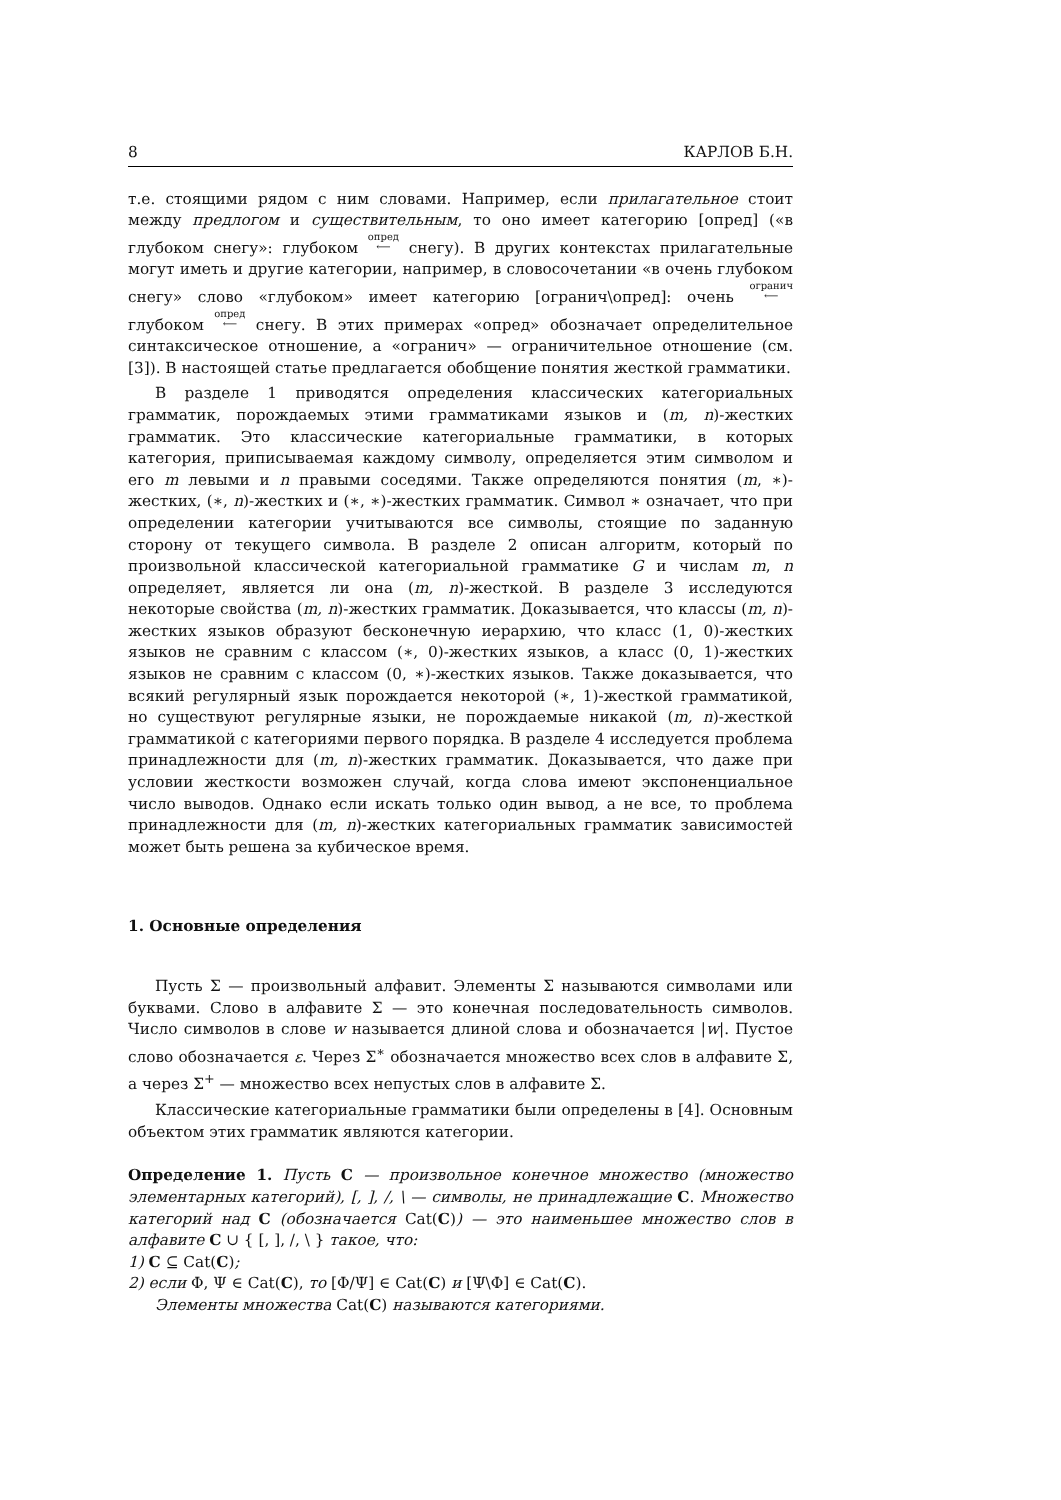8 КАРЛОВ Б.Н.
т.е. стоящими рядом с ним словами. Например, если прилагательное стоит между предлогом и существительным, то оно имеет категорию [опред] («в глубоком снегу»: глубоком опред
⟵ снегу). В других контекстах прилагательные могут иметь и другие категории, например, в словосочетании «в очень глубоком снегу» слово «глубоком» имеет категорию [огранич\опред]: очень огранич
⟵ глубоком опред
⟵ снегу. В этих примерах «опред» обозначает определительное синтаксическое отношение, а «огранич» — ограничительное отношение (см. [3]). В настоящей статье предлагается обобщение понятия жесткой грамматики.
В разделе 1 приводятся определения классических категориальных грамматик, порождаемых этими грамматиками языков и (m, n)-жестких грамматик. Это классические категориальные грамматики, в которых категория, приписываемая каждому символу, определяется этим символом и его m левыми и n правыми соседями. Также определяются понятия (m, ∗)-жестких, (∗, n)-жестких и (∗, ∗)-жестких грамматик. Символ ∗ означает, что при определении категории учитываются все символы, стоящие по заданную сторону от текущего символа. В разделе 2 описан алгоритм, который по произвольной классической категориальной грамматике G и числам m, n определяет, является ли она (m, n)-жесткой. В разделе 3 исследуются некоторые свойства (m, n)-жестких грамматик. Доказывается, что классы (m, n)-жестких языков образуют бесконечную иерархию, что класс (1, 0)-жестких языков не сравним с классом (∗, 0)-жестких языков, а класс (0, 1)-жестких языков не сравним с классом (0, ∗)-жестких языков. Также доказывается, что всякий регулярный язык порождается некоторой (∗, 1)-жесткой грамматикой, но существуют регулярные языки, не порождаемые никакой (m, n)-жесткой грамматикой с категориями первого порядка. В разделе 4 исследуется проблема принадлежности для (m, n)-жестких грамматик. Доказывается, что даже при условии жесткости возможен случай, когда слова имеют экспоненциальное число выводов. Однако если искать только один вывод, а не все, то проблема принадлежности для (m, n)-жестких категориальных грамматик зависимостей может быть решена за кубическое время.
1. Основные определения
Пусть Σ — произвольный алфавит. Элементы Σ называются символами или буквами. Слово в алфавите Σ — это конечная последовательность символов. Число символов в слове w называется длиной слова и обозначается |w|. Пустое слово обозначается ε. Через Σ<sup>∗</sup> обозначается множество всех слов в алфавите Σ, а через Σ<sup>+</sup> — множество всех непустых слов в алфавите Σ.
Классические категориальные грамматики были определены в [4]. Основным объектом этих грамматик являются категории.
Определение 1. Пусть C — произвольное конечное множество (множество элементарных категорий), [, ], /, \ — символы, не принадлежащие C. Множество категорий над C (обозначается Cat(C)) — это наименьшее множество слов в алфавите C ∪ { [, ], /, \ } такое, что:
1) C ⊆ Cat(C);
2) если Φ, Ψ ∈ Cat(C), то [Φ/Ψ] ∈ Cat(C) и [Ψ\Φ] ∈ Cat(C).
Элементы множества Cat(C) называются категориями.